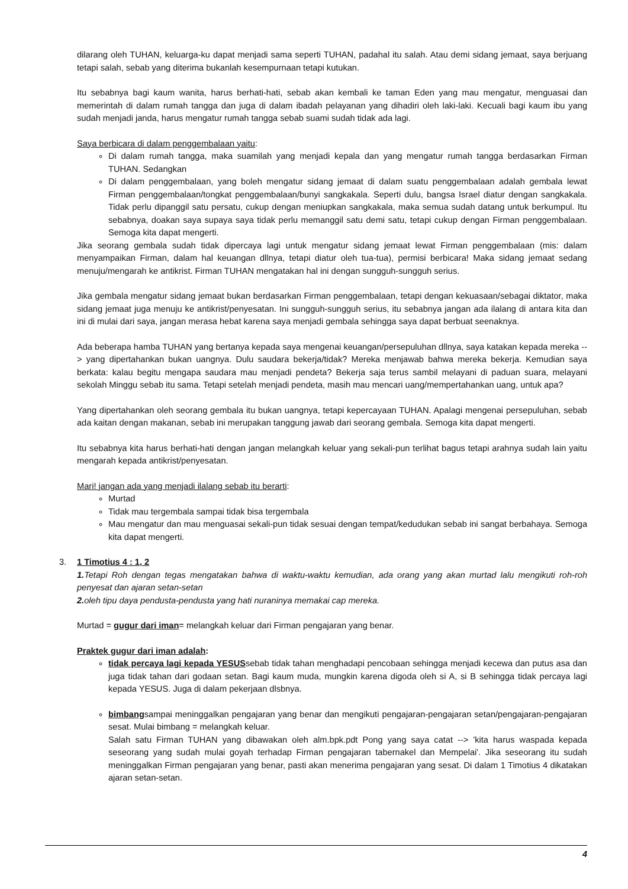dilarang oleh TUHAN, keluarga-ku dapat menjadi sama seperti TUHAN, padahal itu salah. Atau demi sidang jemaat, saya berjuang tetapi salah, sebab yang diterima bukanlah kesempurnaan tetapi kutukan.
Itu sebabnya bagi kaum wanita, harus berhati-hati, sebab akan kembali ke taman Eden yang mau mengatur, menguasai dan memerintah di dalam rumah tangga dan juga di dalam ibadah pelayanan yang dihadiri oleh laki-laki. Kecuali bagi kaum ibu yang sudah menjadi janda, harus mengatur rumah tangga sebab suami sudah tidak ada lagi.
Saya berbicara di dalam penggembalaan yaitu:
Di dalam rumah tangga, maka suamilah yang menjadi kepala dan yang mengatur rumah tangga berdasarkan Firman TUHAN. Sedangkan
Di dalam penggembalaan, yang boleh mengatur sidang jemaat di dalam suatu penggembalaan adalah gembala lewat Firman penggembalaan/tongkat penggembalaan/bunyi sangkakala. Seperti dulu, bangsa Israel diatur dengan sangkakala. Tidak perlu dipanggil satu persatu, cukup dengan meniupkan sangkakala, maka semua sudah datang untuk berkumpul. Itu sebabnya, doakan saya supaya saya tidak perlu memanggil satu demi satu, tetapi cukup dengan Firman penggembalaan. Semoga kita dapat mengerti.
Jika seorang gembala sudah tidak dipercaya lagi untuk mengatur sidang jemaat lewat Firman penggembalaan (mis: dalam menyampaikan Firman, dalam hal keuangan dllnya, tetapi diatur oleh tua-tua), permisi berbicara! Maka sidang jemaat sedang menuju/mengarah ke antikrist. Firman TUHAN mengatakan hal ini dengan sungguh-sungguh serius.
Jika gembala mengatur sidang jemaat bukan berdasarkan Firman penggembalaan, tetapi dengan kekuasaan/sebagai diktator, maka sidang jemaat juga menuju ke antikrist/penyesatan. Ini sungguh-sungguh serius, itu sebabnya jangan ada ilalang di antara kita dan ini di mulai dari saya, jangan merasa hebat karena saya menjadi gembala sehingga saya dapat berbuat seenaknya.
Ada beberapa hamba TUHAN yang bertanya kepada saya mengenai keuangan/persepuluhan dllnya, saya katakan kepada mereka --> yang dipertahankan bukan uangnya. Dulu saudara bekerja/tidak? Mereka menjawab bahwa mereka bekerja. Kemudian saya berkata: kalau begitu mengapa saudara mau menjadi pendeta? Bekerja saja terus sambil melayani di paduan suara, melayani sekolah Minggu sebab itu sama. Tetapi setelah menjadi pendeta, masih mau mencari uang/mempertahankan uang, untuk apa?
Yang dipertahankan oleh seorang gembala itu bukan uangnya, tetapi kepercayaan TUHAN. Apalagi mengenai persepuluhan, sebab ada kaitan dengan makanan, sebab ini merupakan tanggung jawab dari seorang gembala. Semoga kita dapat mengerti.
Itu sebabnya kita harus berhati-hati dengan jangan melangkah keluar yang sekali-pun terlihat bagus tetapi arahnya sudah lain yaitu mengarah kepada antikrist/penyesatan.
Mari! jangan ada yang menjadi ilalang sebab itu berarti:
Murtad
Tidak mau tergembala sampai tidak bisa tergembala
Mau mengatur dan mau menguasai sekali-pun tidak sesuai dengan tempat/kedudukan sebab ini sangat berbahaya. Semoga kita dapat mengerti.
3. 1 Timotius 4 : 1, 2
1. Tetapi Roh dengan tegas mengatakan bahwa di waktu-waktu kemudian, ada orang yang akan murtad lalu mengikuti roh-roh penyesat dan ajaran setan-setan
2. oleh tipu daya pendusta-pendusta yang hati nuraninya memakai cap mereka.
Murtad = gugur dari iman= melangkah keluar dari Firman pengajaran yang benar.
Praktek gugur dari iman adalah:
tidak percaya lagi kepada YESUSsebab tidak tahan menghadapi pencobaan sehingga menjadi kecewa dan putus asa dan juga tidak tahan dari godaan setan. Bagi kaum muda, mungkin karena digoda oleh si A, si B sehingga tidak percaya lagi kepada YESUS. Juga di dalam pekerjaan dlsbnya.
bimbangsampai meninggalkan pengajaran yang benar dan mengikuti pengajaran-pengajaran setan/pengajaran-pengajaran sesat. Mulai bimbang = melangkah keluar.
Salah satu Firman TUHAN yang dibawakan oleh alm.bpk.pdt Pong yang saya catat --> 'kita harus waspada kepada seseorang yang sudah mulai goyah terhadap Firman pengajaran tabernakel dan Mempelai'. Jika seseorang itu sudah meninggalkan Firman pengajaran yang benar, pasti akan menerima pengajaran yang sesat. Di dalam 1 Timotius 4 dikatakan ajaran setan-setan.
4